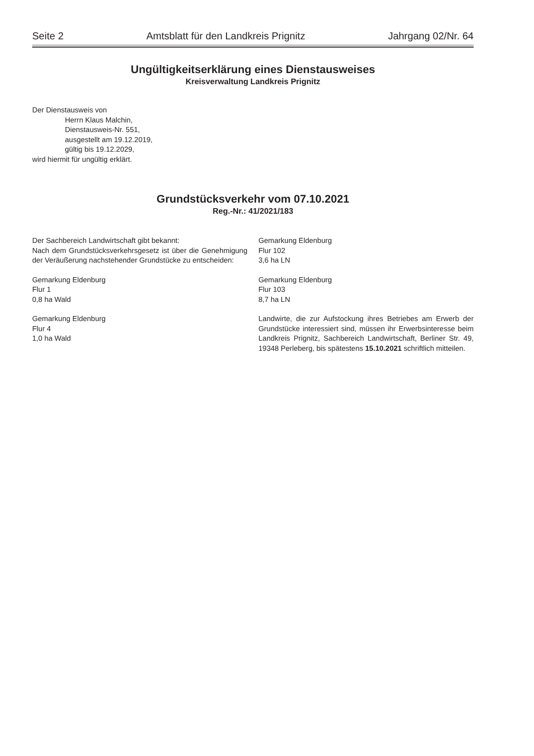Seite 2 Amtsblatt für den Landkreis Prignitz Jahrgang 02/Nr. 64
Ungültigkeitserklärung eines Dienstausweises
Kreisverwaltung Landkreis Prignitz
Der Dienstausweis von
Herrn Klaus Malchin,
Dienstausweis-Nr. 551,
ausgestellt am 19.12.2019,
gültig bis 19.12.2029,
wird hiermit für ungültig erklärt.
Grundstücksverkehr vom 07.10.2021
Reg.-Nr.: 41/2021/183
Der Sachbereich Landwirtschaft gibt bekannt:
Nach dem Grundstücksverkehrsgesetz ist über die Genehmigung der Veräußerung nachstehender Grundstücke zu entscheiden:
Gemarkung Eldenburg
Flur 1
0,8 ha Wald
Gemarkung Eldenburg
Flur 4
1,0 ha Wald
Gemarkung Eldenburg
Flur 102
3,6 ha LN
Gemarkung Eldenburg
Flur 103
8,7 ha LN
Landwirte, die zur Aufstockung ihres Betriebes am Erwerb der Grundstücke interessiert sind, müssen ihr Erwerbsinteresse beim Landkreis Prignitz, Sachbereich Landwirtschaft, Berliner Str. 49, 19348 Perleberg, bis spätestens 15.10.2021 schriftlich mitteilen.